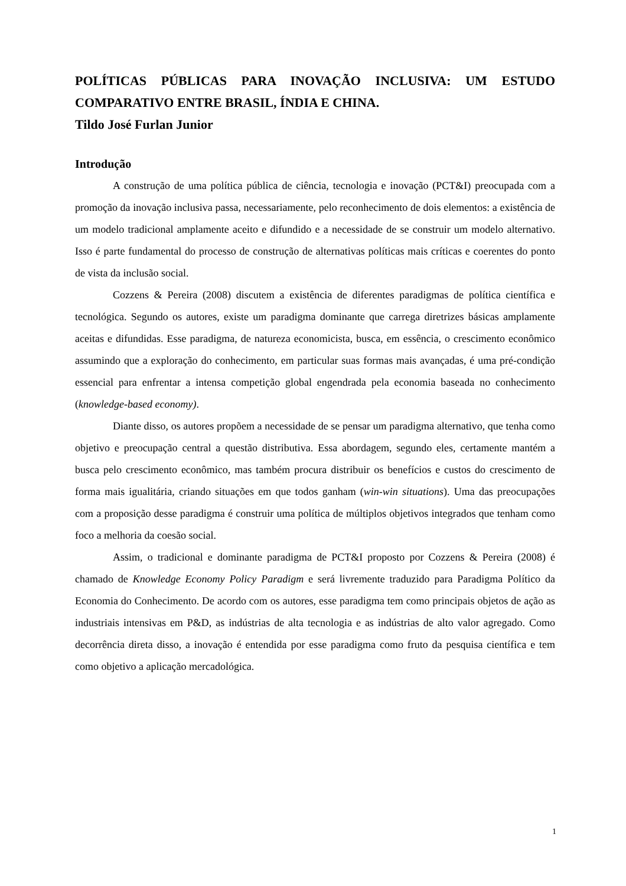POLÍTICAS PÚBLICAS PARA INOVAÇÃO INCLUSIVA: UM ESTUDO COMPARATIVO ENTRE BRASIL, ÍNDIA E CHINA.
Tildo José Furlan Junior
Introdução
A construção de uma política pública de ciência, tecnologia e inovação (PCT&I) preocupada com a promoção da inovação inclusiva passa, necessariamente, pelo reconhecimento de dois elementos: a existência de um modelo tradicional amplamente aceito e difundido e a necessidade de se construir um modelo alternativo. Isso é parte fundamental do processo de construção de alternativas políticas mais críticas e coerentes do ponto de vista da inclusão social.
Cozzens & Pereira (2008) discutem a existência de diferentes paradigmas de política científica e tecnológica. Segundo os autores, existe um paradigma dominante que carrega diretrizes básicas amplamente aceitas e difundidas. Esse paradigma, de natureza economicista, busca, em essência, o crescimento econômico assumindo que a exploração do conhecimento, em particular suas formas mais avançadas, é uma pré-condição essencial para enfrentar a intensa competição global engendrada pela economia baseada no conhecimento (knowledge-based economy).
Diante disso, os autores propõem a necessidade de se pensar um paradigma alternativo, que tenha como objetivo e preocupação central a questão distributiva. Essa abordagem, segundo eles, certamente mantém a busca pelo crescimento econômico, mas também procura distribuir os benefícios e custos do crescimento de forma mais igualitária, criando situações em que todos ganham (win-win situations). Uma das preocupações com a proposição desse paradigma é construir uma política de múltiplos objetivos integrados que tenham como foco a melhoria da coesão social.
Assim, o tradicional e dominante paradigma de PCT&I proposto por Cozzens & Pereira (2008) é chamado de Knowledge Economy Policy Paradigm e será livremente traduzido para Paradigma Político da Economia do Conhecimento. De acordo com os autores, esse paradigma tem como principais objetos de ação as industriais intensivas em P&D, as indústrias de alta tecnologia e as indústrias de alto valor agregado. Como decorrência direta disso, a inovação é entendida por esse paradigma como fruto da pesquisa científica e tem como objetivo a aplicação mercadológica.
1